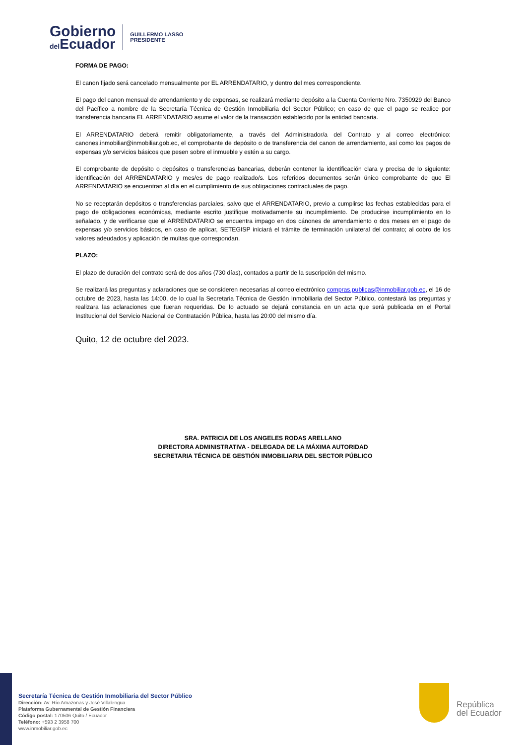Gobierno
del Ecuador
GUILLERMO LASSO
PRESIDENTE
FORMA DE PAGO:
El canon fijado será cancelado mensualmente por EL ARRENDATARIO, y dentro del mes correspondiente.
El pago del canon mensual de arrendamiento y de expensas, se realizará mediante depósito a la Cuenta Corriente Nro. 7350929 del Banco del Pacífico a nombre de la Secretaría Técnica de Gestión Inmobiliaria del Sector Público; en caso de que el pago se realice por transferencia bancaria EL ARRENDATARIO asume el valor de la transacción establecido por la entidad bancaria.
El ARRENDATARIO deberá remitir obligatoriamente, a través del Administrador/a del Contrato y al correo electrónico: canones.inmobiliar@inmobiliar.gob.ec, el comprobante de depósito o de transferencia del canon de arrendamiento, así como los pagos de expensas y/o servicios básicos que pesen sobre el inmueble y estén a su cargo.
El comprobante de depósito o depósitos o transferencias bancarias, deberán contener la identificación clara y precisa de lo siguiente: identificación del ARRENDATARIO y mes/es de pago realizado/s. Los referidos documentos serán único comprobante de que El ARRENDATARIO se encuentran al día en el cumplimiento de sus obligaciones contractuales de pago.
No se receptarán depósitos o transferencias parciales, salvo que el ARRENDATARIO, previo a cumplirse las fechas establecidas para el pago de obligaciones económicas, mediante escrito justifique motivadamente su incumplimiento. De producirse incumplimiento en lo señalado, y de verificarse que el ARRENDATARIO se encuentra impago en dos cánones de arrendamiento o dos meses en el pago de expensas y/o servicios básicos, en caso de aplicar, SETEGISP iniciará el trámite de terminación unilateral del contrato; al cobro de los valores adeudados y aplicación de multas que correspondan.
PLAZO:
El plazo de duración del contrato será de dos años (730 días), contados a partir de la suscripción del mismo.
Se realizará las preguntas y aclaraciones que se consideren necesarias al correo electrónico compras.publicas@inmobiliar.gob.ec, el 16 de octubre de 2023, hasta las 14:00, de lo cual la Secretaria Técnica de Gestión Inmobiliaria del Sector Público, contestará las preguntas y realizara las aclaraciones que fueran requeridas. De lo actuado se dejará constancia en un acta que será publicada en el Portal Institucional del Servicio Nacional de Contratación Pública, hasta las 20:00 del mismo día.
Quito, 12 de octubre del 2023.
SRA. PATRICIA DE LOS ANGELES RODAS ARELLANO
DIRECTORA ADMINISTRATIVA - DELEGADA DE LA MÁXIMA AUTORIDAD
SECRETARIA TÉCNICA DE GESTIÓN INMOBILIARIA DEL SECTOR PÚBLICO
Secretaría Técnica de Gestión Inmobiliaria del Sector Público
Dirección: Av. Río Amazonas y José Villalengua
Plataforma Gubernamental de Gestión Financiera
Código postal: 170506 Quito / Ecuador
Teléfono: +593 2 3958 700
www.inmobiliar.gob.ec
República
del Ecuador